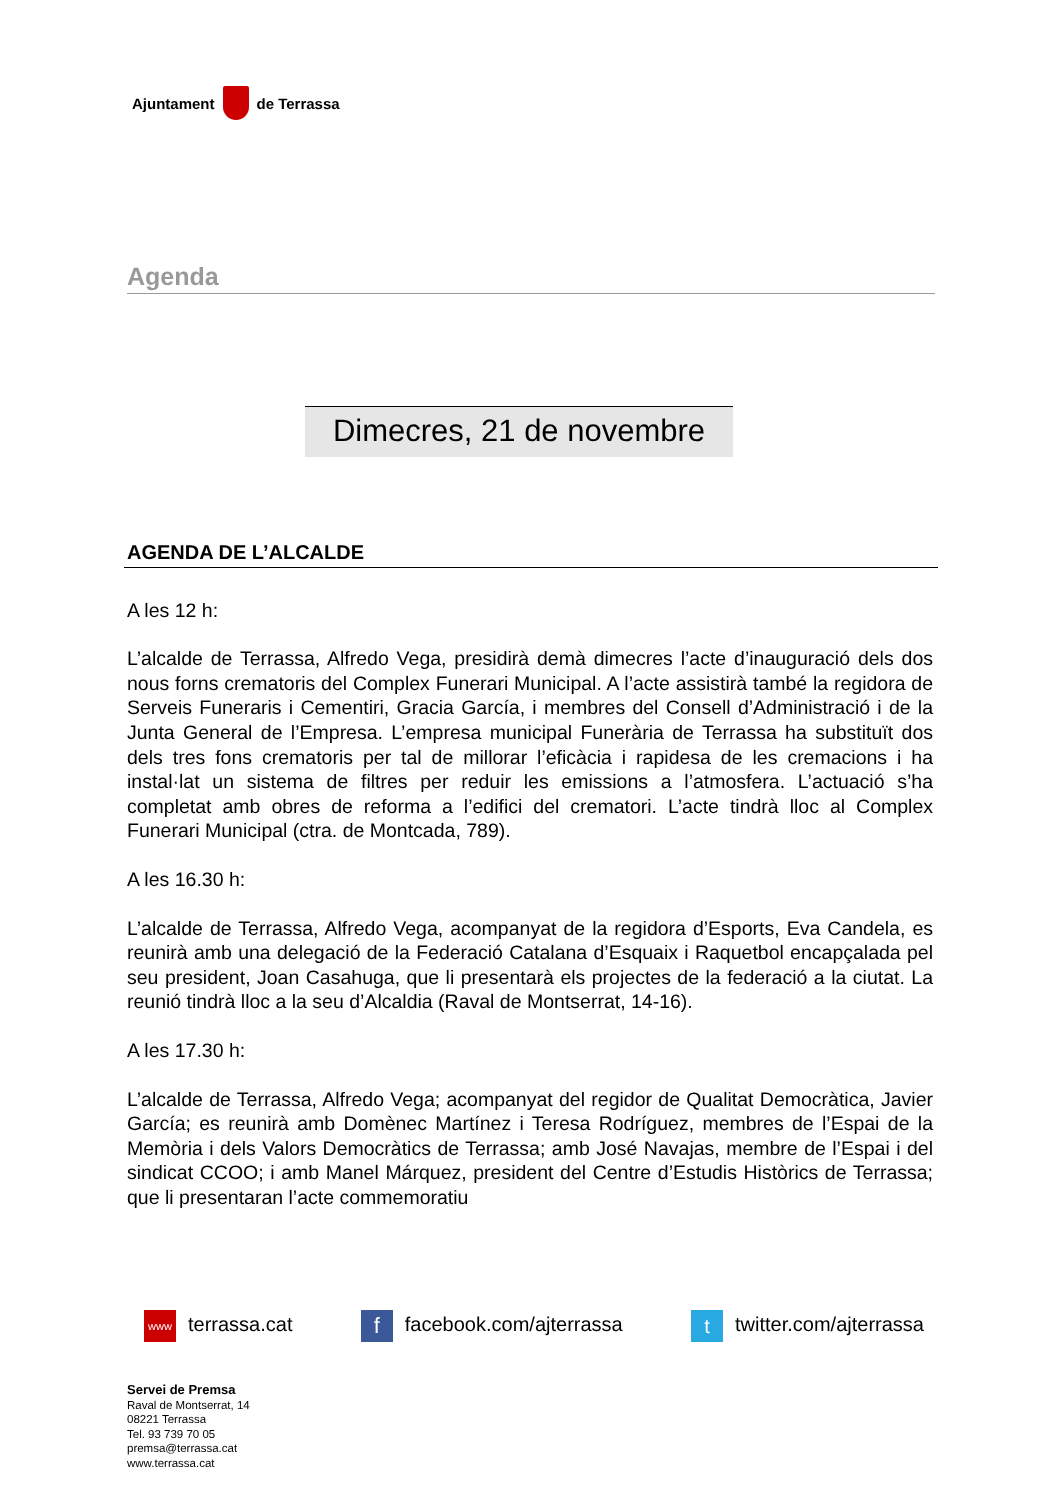Ajuntament de Terrassa
Agenda
Dimecres, 21 de novembre
AGENDA DE L’ALCALDE
A les 12 h:
L’alcalde de Terrassa, Alfredo Vega, presidirà demà dimecres l’acte d’inauguració dels dos nous forns crematoris del Complex Funerari Municipal. A l’acte assistirà també la regidora de Serveis Funeraris i Cementiri, Gracia García, i membres del Consell d’Administració i de la Junta General de l’Empresa. L’empresa municipal Funerària de Terrassa ha substituït dos dels tres fons crematoris per tal de millorar l’eficàcia i rapidesa de les cremacions i ha instal·lat un sistema de filtres per reduir les emissions a l’atmosfera. L’actuació s’ha completat amb obres de reforma a l’edifici del crematori. L’acte tindrà lloc al Complex Funerari Municipal (ctra. de Montcada, 789).
A les 16.30 h:
L’alcalde de Terrassa, Alfredo Vega, acompanyat de la regidora d’Esports, Eva Candela, es reunirà amb una delegació de la Federació Catalana d’Esquaix i Raquetbol encapçalada pel seu president, Joan Casahuga, que li presentarà els projectes de la federació a la ciutat. La reunió tindrà lloc a la seu d’Alcaldia (Raval de Montserrat, 14-16).
A les 17.30 h:
L’alcalde de Terrassa, Alfredo Vega; acompanyat del regidor de Qualitat Democràtica, Javier García; es reunirà amb Domènec Martínez i Teresa Rodríguez, membres de l’Espai de la Memòria i dels Valors Democràtics de Terrassa; amb José Navajas, membre de l’Espai i del sindicat CCOO; i amb Manel Márquez, president del Centre d’Estudis Històrics de Terrassa; que li presentaran l’acte commemoratiu
www terrassa.cat f facebook.com/ajterrassa t twitter.com/ajterrassa
Servei de Premsa
Raval de Montserrat, 14
08221 Terrassa
Tel. 93 739 70 05
premsa@terrassa.cat
www.terrassa.cat